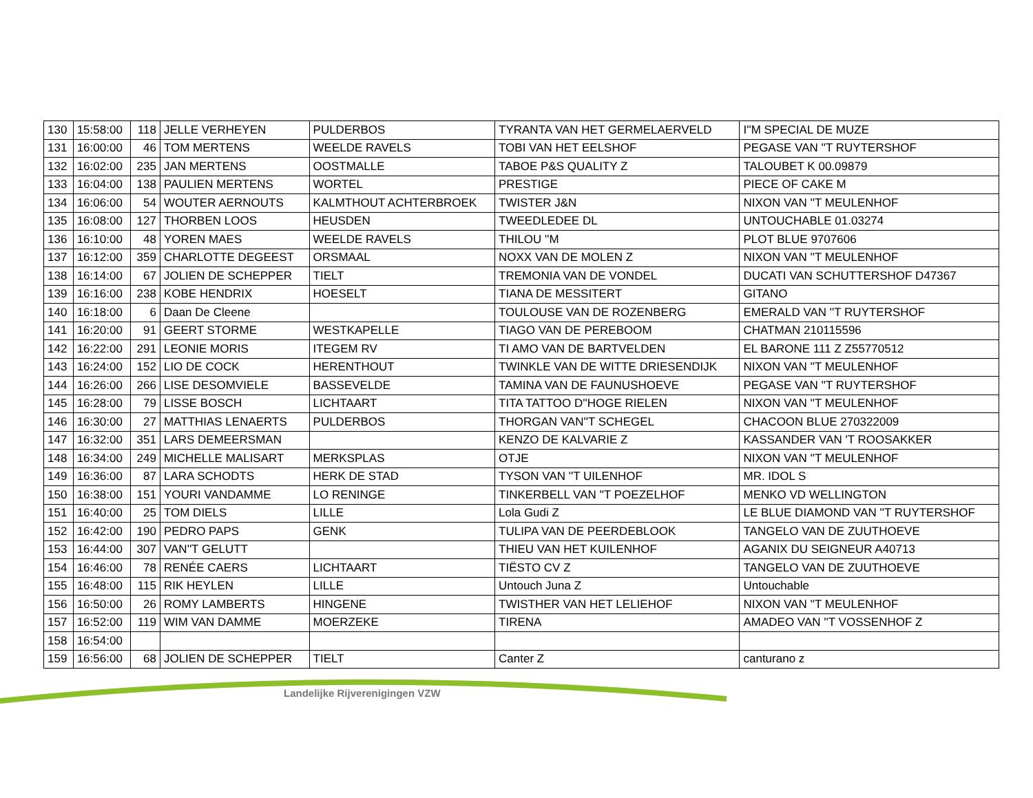| 130 | 15:58:00 | 118 | JELLE VERHEYEN | PULDERBOS | TYRANTA VAN HET GERMELAERVELD | I''M SPECIAL DE MUZE |
| 131 | 16:00:00 | 46 | TOM MERTENS | WEELDE RAVELS | TOBI VAN HET EELSHOF | PEGASE VAN ''T RUYTERSHOF |
| 132 | 16:02:00 | 235 | JAN MERTENS | OOSTMALLE | TABOE P&S QUALITY Z | TALOUBET K 00.09879 |
| 133 | 16:04:00 | 138 | PAULIEN MERTENS | WORTEL | PRESTIGE | PIECE OF CAKE M |
| 134 | 16:06:00 | 54 | WOUTER AERNOUTS | KALMTHOUT ACHTERBROEK | TWISTER J&N | NIXON VAN ''T MEULENHOF |
| 135 | 16:08:00 | 127 | THORBEN LOOS | HEUSDEN | TWEEDLEDEE DL | UNTOUCHABLE 01.03274 |
| 136 | 16:10:00 | 48 | YOREN MAES | WEELDE RAVELS | THILOU ''M | PLOT BLUE 9707606 |
| 137 | 16:12:00 | 359 | CHARLOTTE DEGEEST | ORSMAAL | NOXX VAN DE MOLEN Z | NIXON VAN ''T MEULENHOF |
| 138 | 16:14:00 | 67 | JOLIEN DE SCHEPPER | TIELT | TREMONIA VAN DE VONDEL | DUCATI VAN SCHUTTERSHOF D47367 |
| 139 | 16:16:00 | 238 | KOBE HENDRIX | HOESELT | TIANA DE MESSITERT | GITANO |
| 140 | 16:18:00 | 6 | Daan De Cleene | | TOULOUSE VAN DE ROZENBERG | EMERALD VAN ''T RUYTERSHOF |
| 141 | 16:20:00 | 91 | GEERT STORME | WESTKAPELLE | TIAGO VAN DE PEREBOOM | CHATMAN 210115596 |
| 142 | 16:22:00 | 291 | LEONIE MORIS | ITEGEM RV | TI AMO VAN DE BARTVELDEN | EL BARONE 111 Z Z55770512 |
| 143 | 16:24:00 | 152 | LIO DE COCK | HERENTHOUT | TWINKLE VAN DE WITTE DRIESENDIJK | NIXON VAN ''T MEULENHOF |
| 144 | 16:26:00 | 266 | LISE DESOMVIELE | BASSEVELDE | TAMINA VAN DE FAUNUSHOEVE | PEGASE VAN ''T RUYTERSHOF |
| 145 | 16:28:00 | 79 | LISSE BOSCH | LICHTAART | TITA TATTOO D''HOGE RIELEN | NIXON VAN ''T MEULENHOF |
| 146 | 16:30:00 | 27 | MATTHIAS LENAERTS | PULDERBOS | THORGAN VAN''T SCHEGEL | CHACOON BLUE 270322009 |
| 147 | 16:32:00 | 351 | LARS DEMEERSMAN | | KENZO DE KALVARIE Z | KASSANDER VAN 'T ROOSAKKER |
| 148 | 16:34:00 | 249 | MICHELLE MALISART | MERKSPLAS | OTJE | NIXON VAN ''T MEULENHOF |
| 149 | 16:36:00 | 87 | LARA SCHODTS | HERK DE STAD | TYSON VAN ''T UILENHOF | MR. IDOL S |
| 150 | 16:38:00 | 151 | YOURI VANDAMME | LO RENINGE | TINKERBELL VAN ''T POEZELHOF | MENKO VD WELLINGTON |
| 151 | 16:40:00 | 25 | TOM DIELS | LILLE | Lola Gudi Z | LE BLUE DIAMOND VAN ''T RUYTERSHOF |
| 152 | 16:42:00 | 190 | PEDRO PAPS | GENK | TULIPA VAN DE PEERDEBLOOK | TANGELO VAN DE ZUUTHOEVE |
| 153 | 16:44:00 | 307 | VAN''T GELUTT | | THIEU VAN HET KUILENHOF | AGANIX DU SEIGNEUR A40713 |
| 154 | 16:46:00 | 78 | RENÉE CAERS | LICHTAART | TIËSTO CV Z | TANGELO VAN DE ZUUTHOEVE |
| 155 | 16:48:00 | 115 | RIK HEYLEN | LILLE | Untouch Juna Z | Untouchable |
| 156 | 16:50:00 | 26 | ROMY LAMBERTS | HINGENE | TWISTHER VAN HET LELIEHOF | NIXON VAN ''T MEULENHOF |
| 157 | 16:52:00 | 119 | WIM VAN DAMME | MOERZEKE | TIRENA | AMADEO VAN ''T VOSSENHOF Z |
| 158 | 16:54:00 | | | | | |
| 159 | 16:56:00 | 68 | JOLIEN DE SCHEPPER | TIELT | Canter Z | canturano z |
Landelijke Rijverenigingen VZW